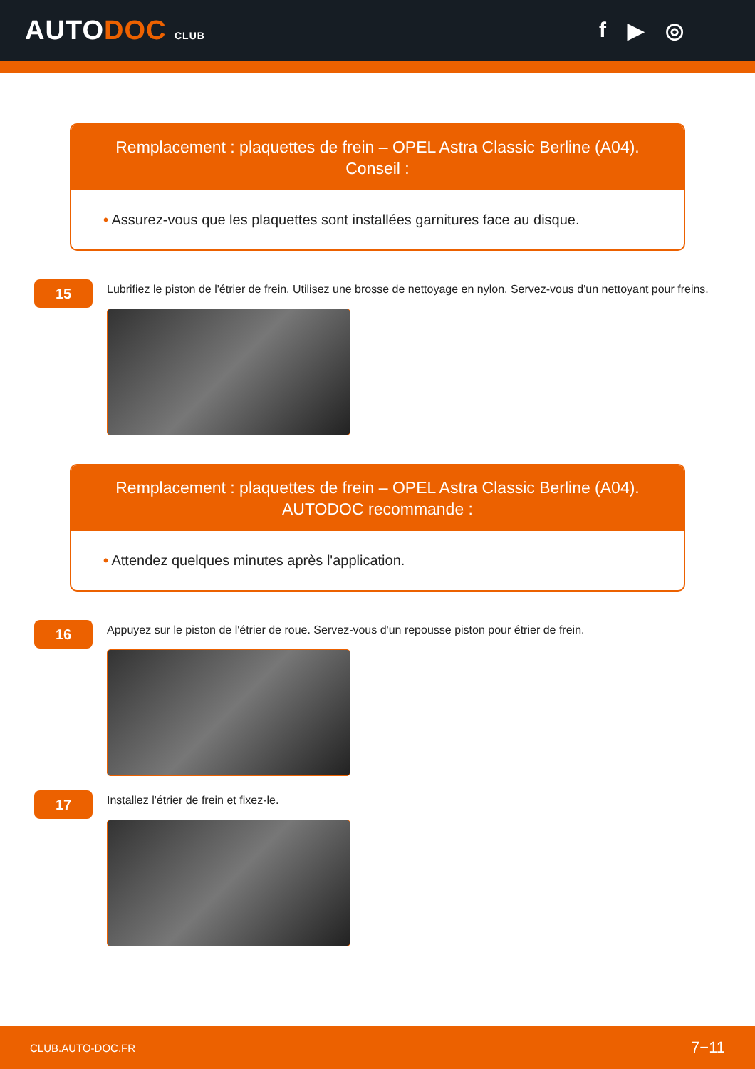AUTODOC CLUB
f ▶ ◎
Remplacement : plaquettes de frein – OPEL Astra Classic Berline (A04).
Conseil :
• Assurez-vous que les plaquettes sont installées garnitures face au disque.
15
Lubrifiez le piston de l'étrier de frein. Utilisez une brosse de nettoyage en nylon. Servez-vous d'un nettoyant pour freins.
Remplacement : plaquettes de frein – OPEL Astra Classic Berline (A04).
AUTODOC recommande :
• Attendez quelques minutes après l'application.
16
Appuyez sur le piston de l'étrier de roue. Servez-vous d'un repousse piston pour étrier de frein.
17
Installez l'étrier de frein et fixez-le.
CLUB.AUTO-DOC.FR 7−11